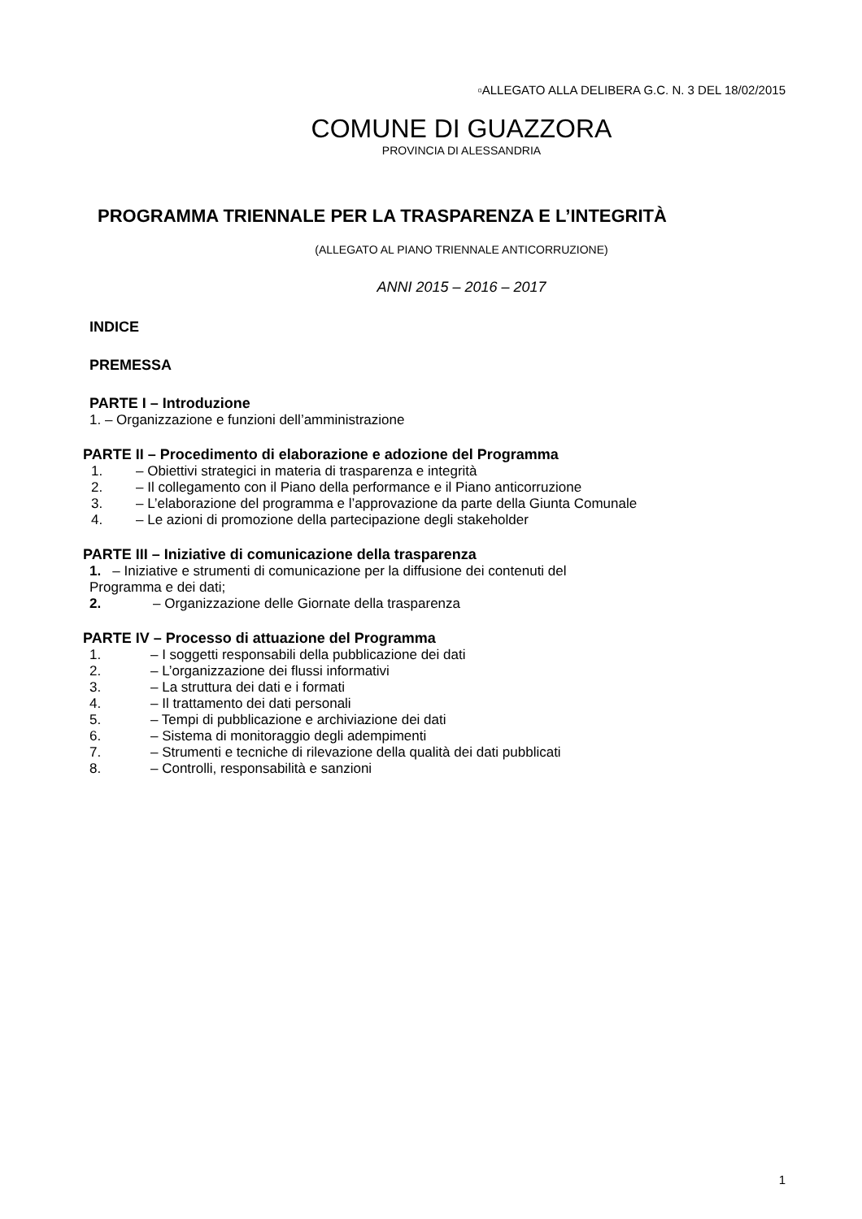▫ALLEGATO ALLA DELIBERA G.C. N. 3 DEL 18/02/2015
COMUNE DI GUAZZORA
PROVINCIA DI ALESSANDRIA
PROGRAMMA TRIENNALE PER LA TRASPARENZA E L’INTEGRITÀ
(ALLEGATO AL PIANO TRIENNALE ANTICORRUZIONE)
ANNI 2015 – 2016 – 2017
INDICE
PREMESSA
PARTE I – Introduzione
1. – Organizzazione e funzioni dell’amministrazione
PARTE II – Procedimento di elaborazione e adozione del Programma
1. – Obiettivi strategici in materia di trasparenza e integrità
2. – Il collegamento con il Piano della performance e il Piano anticorruzione
3. – L’elaborazione del programma e l’approvazione da parte della Giunta Comunale
4. – Le azioni di promozione della partecipazione degli stakeholder
PARTE III – Iniziative di comunicazione della trasparenza
1. – Iniziative e strumenti di comunicazione per la diffusione dei contenuti del
Programma e dei dati;
2. – Organizzazione delle Giornate della trasparenza
PARTE IV – Processo di attuazione del Programma
1. – I soggetti responsabili della pubblicazione dei dati
2. – L’organizzazione dei flussi informativi
3. – La struttura dei dati e i formati
4. – Il trattamento dei dati personali
5. – Tempi di pubblicazione e archiviazione dei dati
6. – Sistema di monitoraggio degli adempimenti
7. – Strumenti e tecniche di rilevazione della qualità dei dati pubblicati
8. – Controlli, responsabilità e sanzioni
1